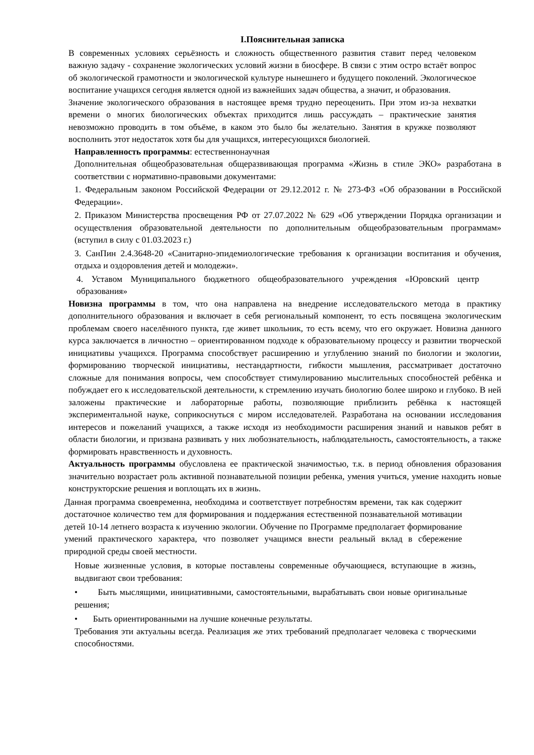I.Пояснительная записка
В современных условиях серьёзность и сложность общественного развития ставит перед человеком важную задачу - сохранение экологических условий жизни в биосфере. В связи с этим остро встаёт вопрос об экологической грамотности и экологической культуре нынешнего и будущего поколений. Экологическое воспитание учащихся сегодня является одной из важнейших задач общества, а значит, и образования.
Значение экологического образования в настоящее время трудно переоценить. При этом из-за нехватки времени о многих биологических объектах приходится лишь рассуждать – практические занятия невозможно проводить в том объёме, в каком это было бы желательно. Занятия в кружке позволяют восполнить этот недостаток хотя бы для учащихся, интересующихся биологией.
Направленность программы: естественнонаучная
Дополнительная общеобразовательная общеразвивающая программа «Жизнь в стиле ЭКО» разработана в соответствии с нормативно-правовыми документами:
1. Федеральным законом Российской Федерации от 29.12.2012 г. № 273-ФЗ «Об образовании в Российской Федерации».
2. Приказом Министерства просвещения РФ от 27.07.2022 № 629 «Об утверждении Порядка организации и осуществления образовательной деятельности по дополнительным общеобразовательным программам» (вступил в силу с 01.03.2023 г.)
3. СанПин 2.4.3648-20 «Санитарно-эпидемиологические требования к организации воспитания и обучения, отдыха и оздоровления детей и молодежи».
4. Уставом Муниципального бюджетного общеобразовательного учреждения «Юровский центр образования»
Новизна программы в том, что она направлена на внедрение исследовательского метода в практику дополнительного образования и включает в себя региональный компонент, то есть посвящена экологическим проблемам своего населённого пункта, где живет школьник, то есть всему, что его окружает. Новизна данного курса заключается в личностно – ориентированном подходе к образовательному процессу и развитии творческой инициативы учащихся. Программа способствует расширению и углублению знаний по биологии и экологии, формированию творческой инициативы, нестандартности, гибкости мышления, рассматривает достаточно сложные для понимания вопросы, чем способствует стимулированию мыслительных способностей ребёнка и побуждает его к исследовательской деятельности, к стремлению изучать биологию более широко и глубоко. В ней заложены практические и лабораторные работы, позволяющие приблизить ребёнка к настоящей экспериментальной науке, соприкоснуться с миром исследователей. Разработана на основании исследования интересов и пожеланий учащихся, а также исходя из необходимости расширения знаний и навыков ребят в области биологии, и призвана развивать у них любознательность, наблюдательность, самостоятельность, а также формировать нравственность и духовность.
Актуальность программы обусловлена ее практической значимостью, т.к. в период обновления образования значительно возрастает роль активной познавательной позиции ребенка, умения учиться, умение находить новые конструкторские решения и воплощать их в жизнь.
Данная программа своевременна, необходима и соответствует потребностям времени, так как содержит достаточное количество тем для формирования и поддержания естественной познавательной мотивации детей 10-14 летнего возраста к изучению экологии. Обучение по Программе предполагает формирование умений практического характера, что позволяет учащимся внести реальный вклад в сбережение природной среды своей местности.
Новые жизненные условия, в которые поставлены современные обучающиеся, вступающие в жизнь, выдвигают свои требования:
• Быть мыслящими, инициативными, самостоятельными, вырабатывать свои новые оригинальные решения;
• Быть ориентированными на лучшие конечные результаты.
Требования эти актуальны всегда. Реализация же этих требований предполагает человека с творческими способностями.